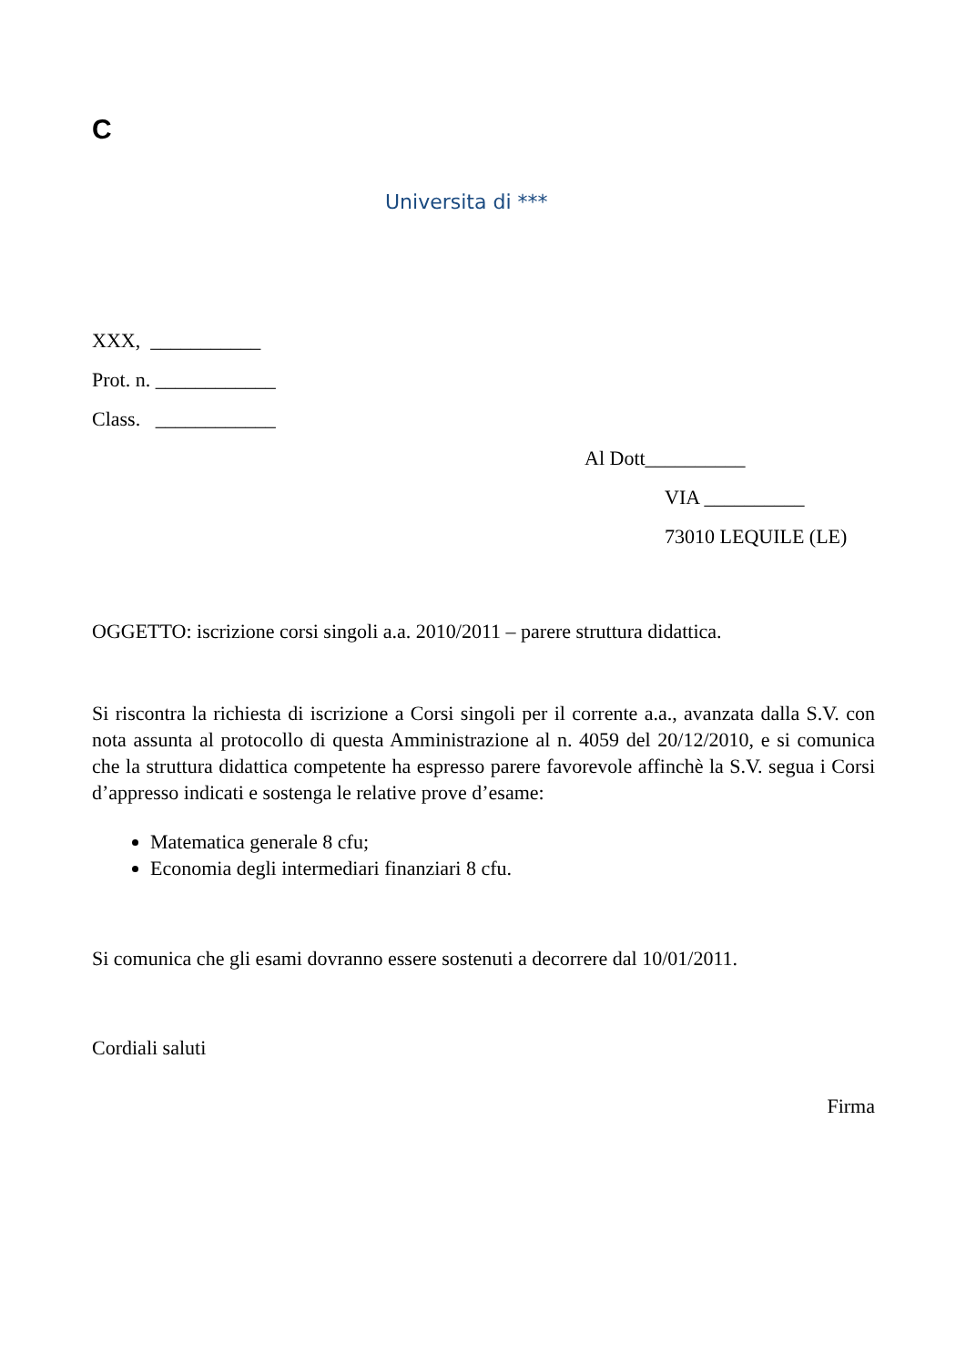C
Universita di ***
XXX, ___________
Prot. n. ____________
Class. ____________
Al Dott__________
VIA __________
73010 LEQUILE (LE)
OGGETTO: iscrizione corsi singoli a.a. 2010/2011 – parere struttura didattica.
Si riscontra la richiesta di iscrizione a Corsi singoli per il corrente a.a., avanzata dalla S.V. con nota assunta al protocollo di questa Amministrazione al n. 4059 del 20/12/2010, e si comunica che la struttura didattica competente ha espresso parere favorevole affinchè la S.V. segua i Corsi d’appresso indicati e sostenga le relative prove d’esame:
Matematica generale 8 cfu;
Economia degli intermediari finanziari 8 cfu.
Si comunica che gli esami dovranno essere sostenuti a decorrere dal 10/01/2011.
Cordiali saluti
Firma